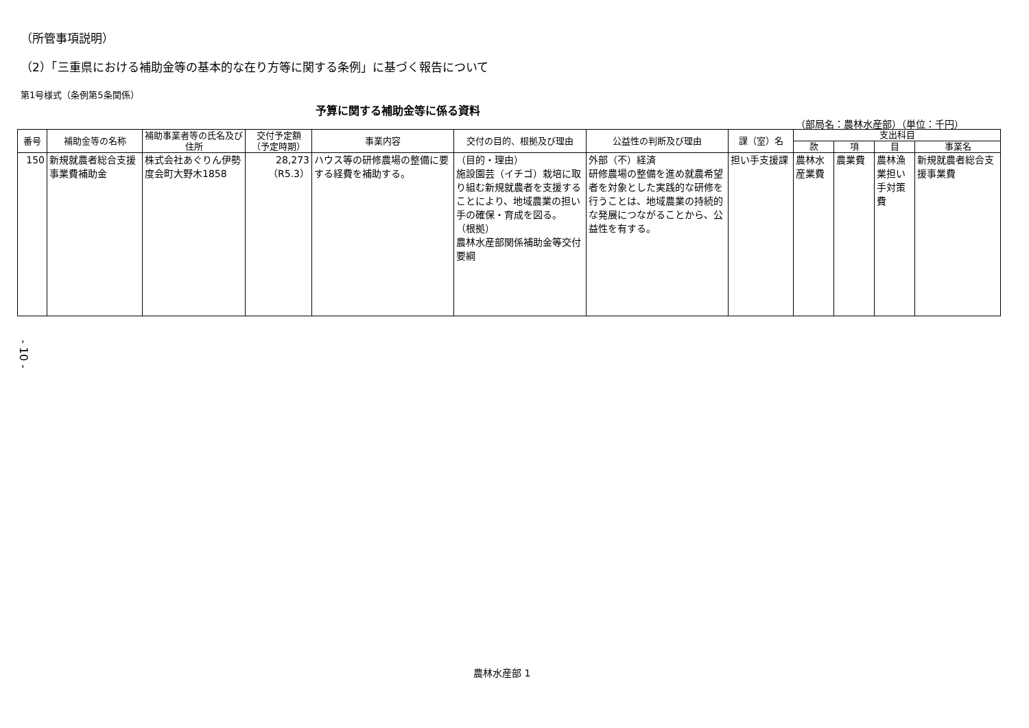（所管事項説明）
（2）「三重県における補助金等の基本的な在り方等に関する条例」に基づく報告について
第1号様式（条例第5条関係）
予算に関する補助金等に係る資料
（部局名：農林水産部）（単位：千円）
| 番号 | 補助金等の名称 | 補助事業者等の氏名及び住所 | 交付予定額（予定時期） | 事業内容 | 交付の目的、根拠及び理由 | 公益性の判断及び理由 | 課（室）名 | 支出科目 | | | |
| --- | --- | --- | --- | --- | --- | --- | --- | --- | --- | --- | --- |
| | | | | | | | | 款 | 項 | 目 | 事業名 |
| 150 | 新規就農者総合支援事業費補助金 | 株式会社あぐりん伊勢 度会町大野木1858 | 28,273 （R5.3） | ハウス等の研修農場の整備に要する経費を補助する。 | （目的・理由） 施設園芸（イチゴ）栽培に取り組む新規就農者を支援することにより、地域農業の担い手の確保・育成を図る。 （根拠） 農林水産部関係補助金等交付要綱 | 外部（不）経済 研修農場の整備を進め就農希望者を対象とした実践的な研修を行うことは、地域農業の持続的な発展につながることから、公益性を有する。 | 担い手支援課 | 農林水産業費 | 農業費 | 農林漁業担い手対策費 | 新規就農者総合支援事業費 |
- 10 -
農林水産部 1